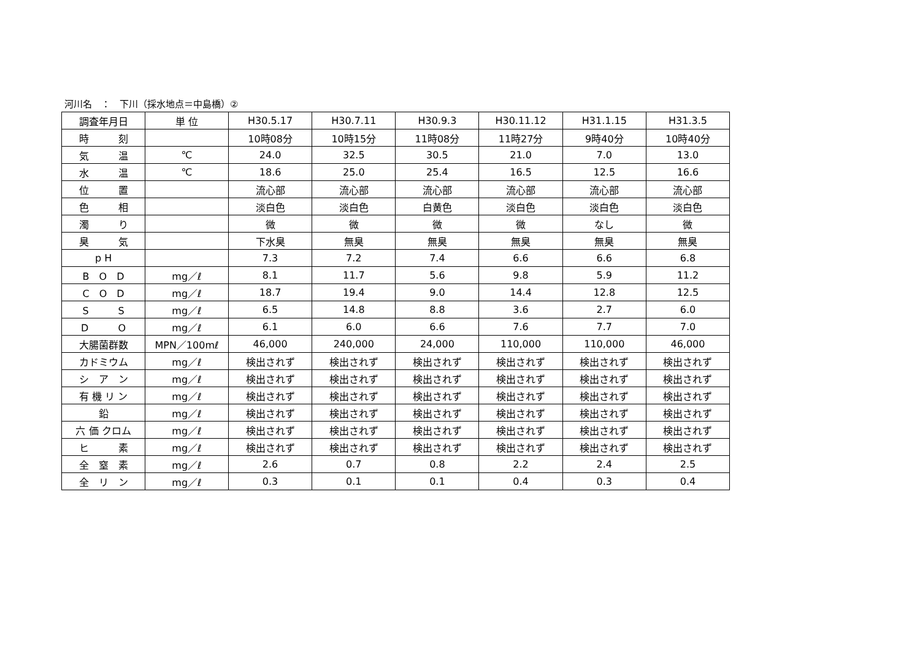河川名　：　下川（採水地点＝中島橋）②
| 調査年月日 | 単 位 | H30.5.17 | H30.7.11 | H30.9.3 | H30.11.12 | H31.1.15 | H31.3.5 |
| --- | --- | --- | --- | --- | --- | --- | --- |
| 時 刻 | | 10時08分 | 10時15分 | 11時08分 | 11時27分 | 9時40分 | 10時40分 |
| 気 温 | ℃ | 24.0 | 32.5 | 30.5 | 21.0 | 7.0 | 13.0 |
| 水 温 | ℃ | 18.6 | 25.0 | 25.4 | 16.5 | 12.5 | 16.6 |
| 位 置 | | 流心部 | 流心部 | 流心部 | 流心部 | 流心部 | 流心部 |
| 色 相 | | 淡白色 | 淡白色 | 白黄色 | 淡白色 | 淡白色 | 淡白色 |
| 濁 り | | 微 | 微 | 微 | 微 | なし | 微 |
| 臭 気 | | 下水臭 | 無臭 | 無臭 | 無臭 | 無臭 | 無臭 |
| p H | | 7.3 | 7.2 | 7.4 | 6.6 | 6.6 | 6.8 |
| B O D | mg／ℓ | 8.1 | 11.7 | 5.6 | 9.8 | 5.9 | 11.2 |
| C O D | mg／ℓ | 18.7 | 19.4 | 9.0 | 14.4 | 12.8 | 12.5 |
| S S | mg／ℓ | 6.5 | 14.8 | 8.8 | 3.6 | 2.7 | 6.0 |
| D O | mg／ℓ | 6.1 | 6.0 | 6.6 | 7.6 | 7.7 | 7.0 |
| 大腸菌群数 | MPN／100mℓ | 46,000 | 240,000 | 24,000 | 110,000 | 110,000 | 46,000 |
| カドミウム | mg／ℓ | 検出されず | 検出されず | 検出されず | 検出されず | 検出されず | 検出されず |
| シ ア ン | mg／ℓ | 検出されず | 検出されず | 検出されず | 検出されず | 検出されず | 検出されず |
| 有 機 リ ン | mg／ℓ | 検出されず | 検出されず | 検出されず | 検出されず | 検出されず | 検出されず |
| 鉛 | mg／ℓ | 検出されず | 検出されず | 検出されず | 検出されず | 検出されず | 検出されず |
| 六 価 クロム | mg／ℓ | 検出されず | 検出されず | 検出されず | 検出されず | 検出されず | 検出されず |
| ヒ 素 | mg／ℓ | 検出されず | 検出されず | 検出されず | 検出されず | 検出されず | 検出されず |
| 全 窒 素 | mg／ℓ | 2.6 | 0.7 | 0.8 | 2.2 | 2.4 | 2.5 |
| 全 リ ン | mg／ℓ | 0.3 | 0.1 | 0.1 | 0.4 | 0.3 | 0.4 |